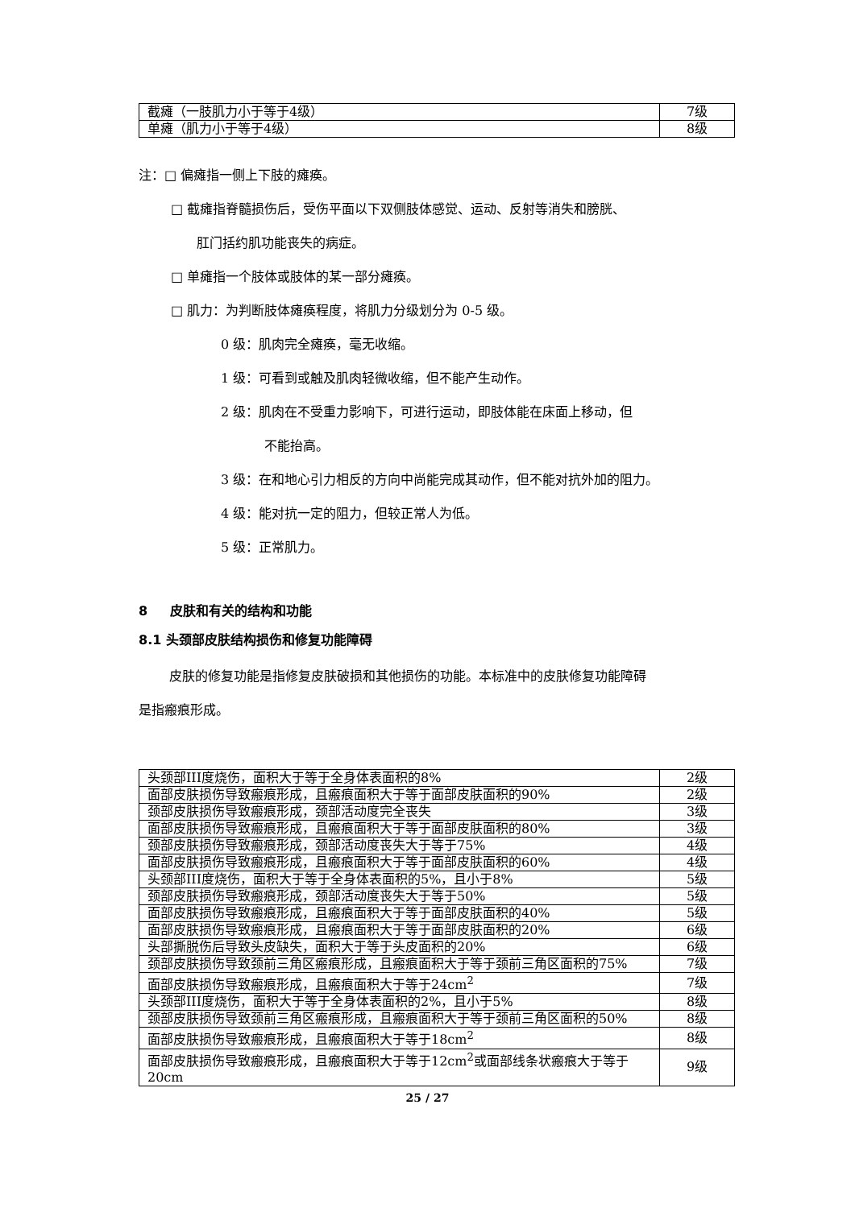| 截瘫（一肢肌力小于等于4级） | 7级 |
| 单瘫（肌力小于等于4级） | 8级 |
注：□ 偏瘫指一侧上下肢的瘫痪。
□ 截瘫指脊髓损伤后，受伤平面以下双侧肢体感觉、运动、反射等消失和膀胱、
肛门括约肌功能丧失的病症。
□ 单瘫指一个肢体或肢体的某一部分瘫痪。
□ 肌力：为判断肢体瘫痪程度，将肌力分级划分为 0-5 级。
0 级：肌肉完全瘫痪，毫无收缩。
1 级：可看到或触及肌肉轻微收缩，但不能产生动作。
2 级：肌肉在不受重力影响下，可进行运动，即肢体能在床面上移动，但
不能抬高。
3 级：在和地心引力相反的方向中尚能完成其动作，但不能对抗外加的阻力。
4 级：能对抗一定的阻力，但较正常人为低。
5 级：正常肌力。
8 皮肤和有关的结构和功能
8.1 头颈部皮肤结构损伤和修复功能障碍
皮肤的修复功能是指修复皮肤破损和其他损伤的功能。本标准中的皮肤修复功能障碍
是指瘢痕形成。
| 头颈部III度烧伤，面积大于等于全身体表面积的8% | 2级 |
| 面部皮肤损伤导致瘢痕形成，且瘢痕面积大于等于面部皮肤面积的90% | 2级 |
| 颈部皮肤损伤导致瘢痕形成，颈部活动度完全丧失 | 3级 |
| 面部皮肤损伤导致瘢痕形成，且瘢痕面积大于等于面部皮肤面积的80% | 3级 |
| 颈部皮肤损伤导致瘢痕形成，颈部活动度丧失大于等于75% | 4级 |
| 面部皮肤损伤导致瘢痕形成，且瘢痕面积大于等于面部皮肤面积的60% | 4级 |
| 头颈部III度烧伤，面积大于等于全身体表面积的5%，且小于8% | 5级 |
| 颈部皮肤损伤导致瘢痕形成，颈部活动度丧失大于等于50% | 5级 |
| 面部皮肤损伤导致瘢痕形成，且瘢痕面积大于等于面部皮肤面积的40% | 5级 |
| 面部皮肤损伤导致瘢痕形成，且瘢痕面积大于等于面部皮肤面积的20% | 6级 |
| 头部撕脱伤后导致头皮缺失，面积大于等于头皮面积的20% | 6级 |
| 颈部皮肤损伤导致颈前三角区瘢痕形成，且瘢痕面积大于等于颈前三角区面积的75% | 7级 |
| 面部皮肤损伤导致瘢痕形成，且瘢痕面积大于等于24cm<sup>2</sup> | 7级 |
| 头颈部III度烧伤，面积大于等于全身体表面积的2%，且小于5% | 8级 |
| 颈部皮肤损伤导致颈前三角区瘢痕形成，且瘢痕面积大于等于颈前三角区面积的50% | 8级 |
| 面部皮肤损伤导致瘢痕形成，且瘢痕面积大于等于18cm<sup>2</sup> | 8级 |
| 面部皮肤损伤导致瘢痕形成，且瘢痕面积大于等于12cm<sup>2</sup>或面部线条状瘢痕大于等于20cm | 9级 |
25 / 27